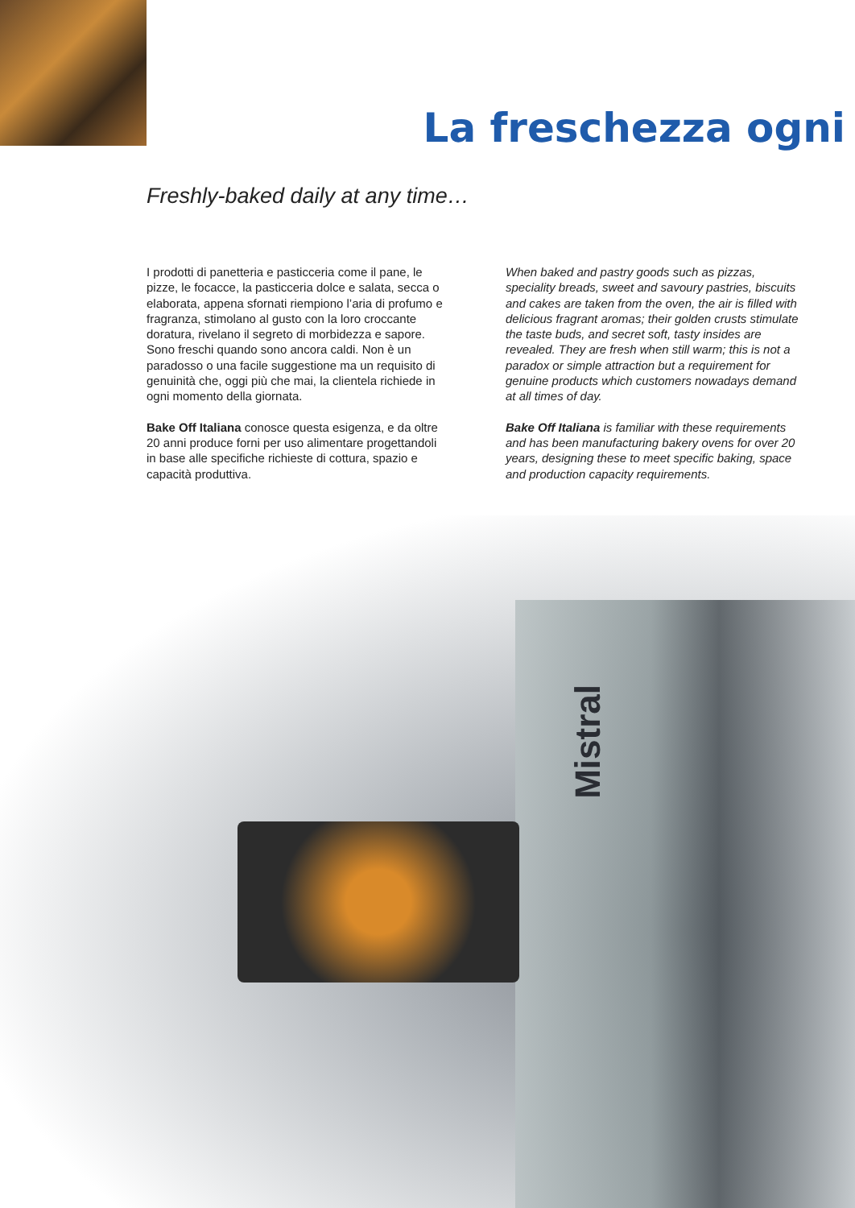La freschezza ogni
Freshly-baked daily at any time…
I prodotti di panetteria e pasticceria come il pane, le pizze, le focacce, la pasticceria dolce e salata, secca o elaborata, appena sfornati riempiono l’aria di profumo e fragranza, stimolano al gusto con la loro croccante doratura, rivelano il segreto di morbidezza e sapore. Sono freschi quando sono ancora caldi. Non è un paradosso o una facile suggestione ma un requisito di genuinità che, oggi più che mai, la clientela richiede in ogni momento della giornata.
Bake Off Italiana conosce questa esigenza, e da oltre 20 anni produce forni per uso alimentare progettandoli in base alle specifiche richieste di cottura, spazio e capacità produttiva.
When baked and pastry goods such as pizzas, speciality breads, sweet and savoury pastries, biscuits and cakes are taken from the oven, the air is filled with delicious fragrant aromas; their golden crusts stimulate the taste buds, and secret soft, tasty insides are revealed. They are fresh when still warm; this is not a paradox or simple attraction but a requirement for genuine products which customers nowadays demand at all times of day.
Bake Off Italiana is familiar with these requirements and has been manufacturing bakery ovens for over 20 years, designing these to meet specific baking, space and production capacity requirements.
Mistral